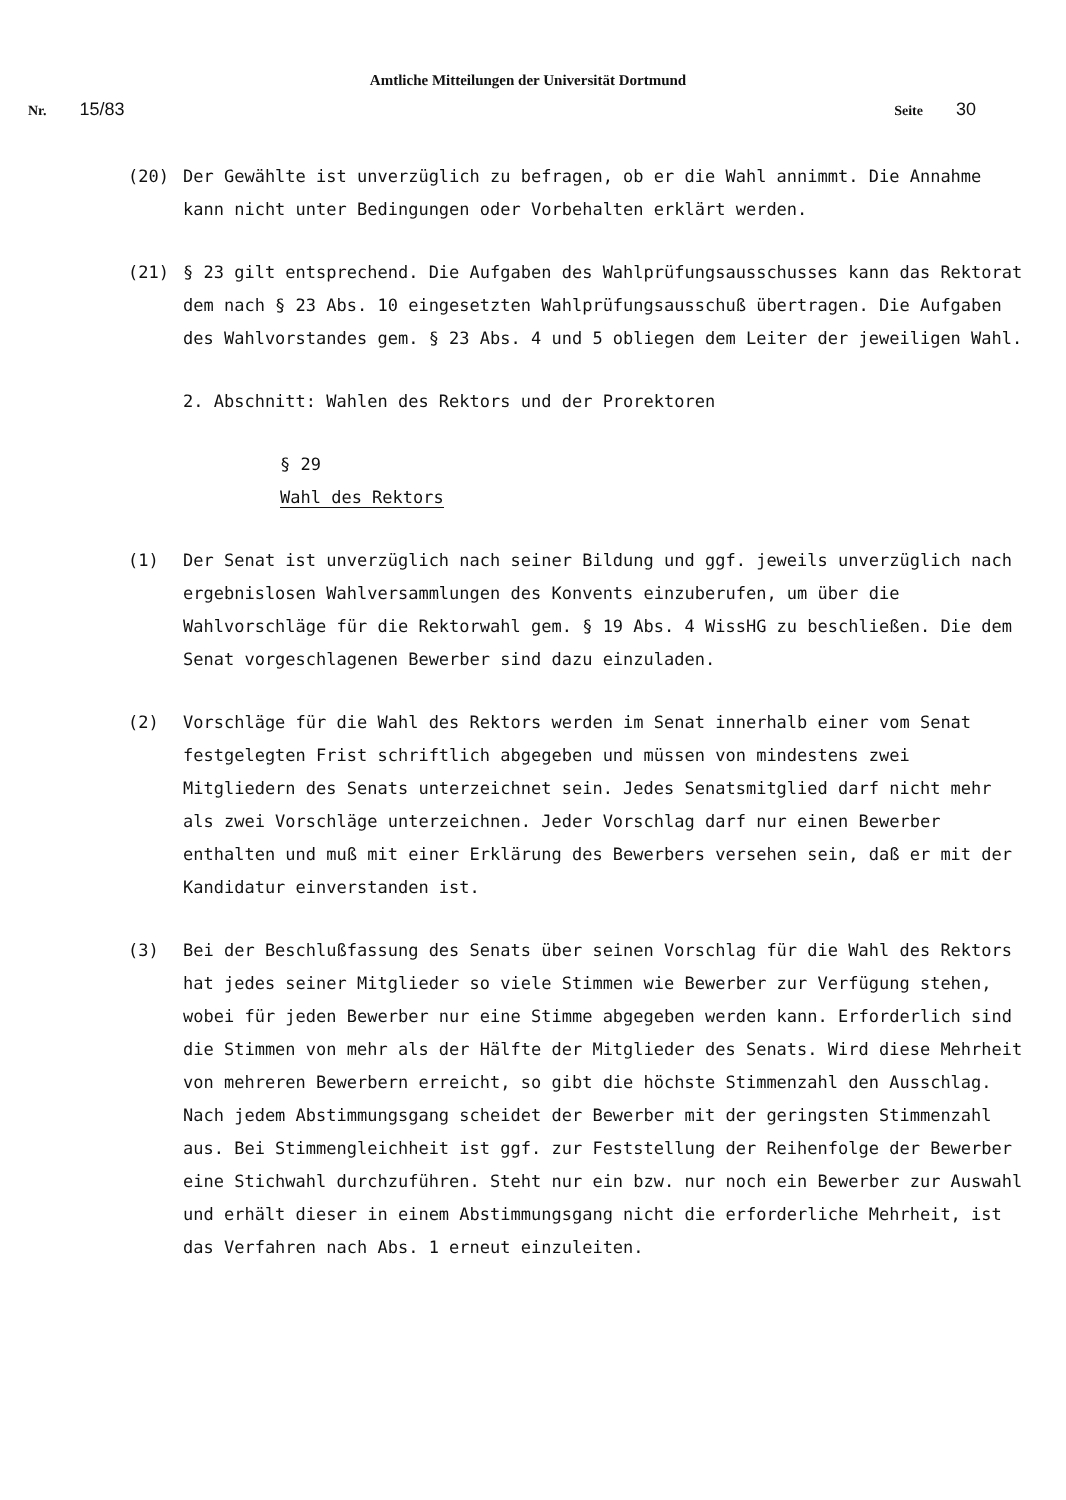Amtliche Mitteilungen der Universität Dortmund
Nr. 15/83
Seite 30
(20) Der Gewählte ist unverzüglich zu befragen, ob er die Wahl annimmt. Die Annahme kann nicht unter Bedingungen oder Vorbehalten erklärt werden.
(21) § 23 gilt entsprechend. Die Aufgaben des Wahlprüfungsausschusses kann das Rektorat dem nach § 23 Abs. 10 eingesetzten Wahlprüfungsausschuß übertragen. Die Aufgaben des Wahlvorstandes gem. § 23 Abs. 4 und 5 obliegen dem Leiter der jeweiligen Wahl.
2. Abschnitt: Wahlen des Rektors und der Prorektoren
§ 29
Wahl des Rektors
(1) Der Senat ist unverzüglich nach seiner Bildung und ggf. jeweils unverzüglich nach ergebnislosen Wahlversammlungen des Konvents einzuberufen, um über die Wahlvorschläge für die Rektorwahl gem. § 19 Abs. 4 WissHG zu beschließen. Die dem Senat vorgeschlagenen Bewerber sind dazu einzuladen.
(2) Vorschläge für die Wahl des Rektors werden im Senat innerhalb einer vom Senat festgelegten Frist schriftlich abgegeben und müssen von mindestens zwei Mitgliedern des Senats unterzeichnet sein. Jedes Senatsmitglied darf nicht mehr als zwei Vorschläge unterzeichnen. Jeder Vorschlag darf nur einen Bewerber enthalten und muß mit einer Erklärung des Bewerbers versehen sein, daß er mit der Kandidatur einverstanden ist.
(3) Bei der Beschlußfassung des Senats über seinen Vorschlag für die Wahl des Rektors hat jedes seiner Mitglieder so viele Stimmen wie Bewerber zur Verfügung stehen, wobei für jeden Bewerber nur eine Stimme abgegeben werden kann. Erforderlich sind die Stimmen von mehr als der Hälfte der Mitglieder des Senats. Wird diese Mehrheit von mehreren Bewerbern erreicht, so gibt die höchste Stimmenzahl den Ausschlag. Nach jedem Abstimmungsgang scheidet der Bewerber mit der geringsten Stimmenzahl aus. Bei Stimmengleichheit ist ggf. zur Feststellung der Reihenfolge der Bewerber eine Stichwahl durchzuführen. Steht nur ein bzw. nur noch ein Bewerber zur Auswahl und erhält dieser in einem Abstimmungsgang nicht die erforderliche Mehrheit, ist das Verfahren nach Abs. 1 erneut einzuleiten.